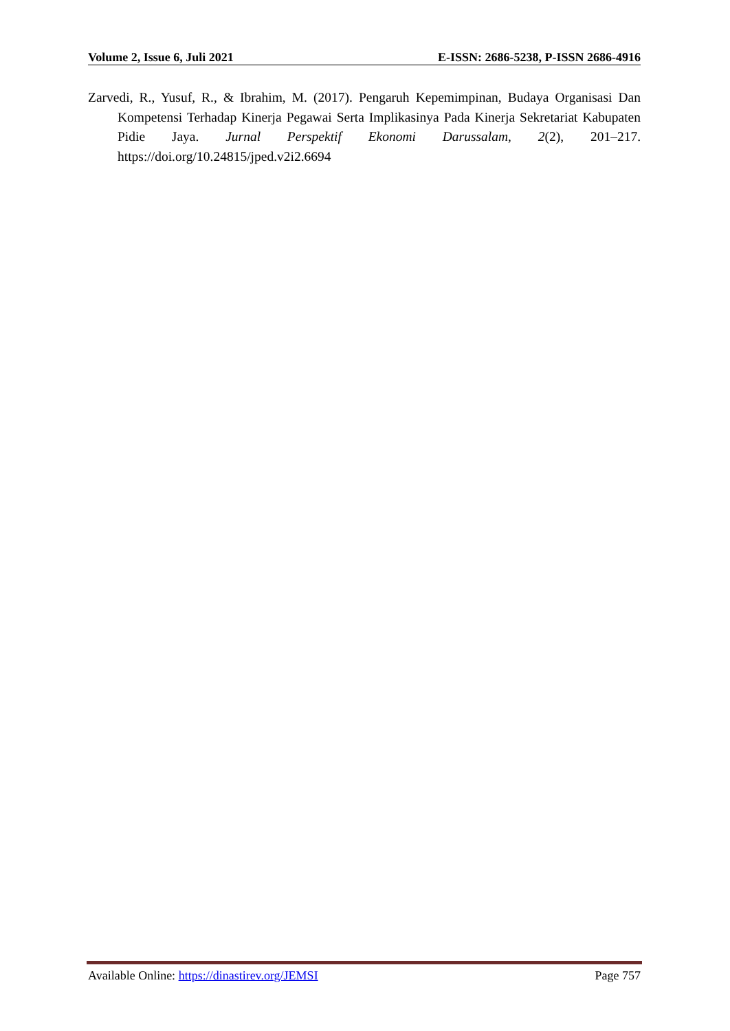Volume 2, Issue 6, Juli 2021 E-ISSN: 2686-5238, P-ISSN 2686-4916
Zarvedi, R., Yusuf, R., & Ibrahim, M. (2017). Pengaruh Kepemimpinan, Budaya Organisasi Dan Kompetensi Terhadap Kinerja Pegawai Serta Implikasinya Pada Kinerja Sekretariat Kabupaten Pidie Jaya. Jurnal Perspektif Ekonomi Darussalam, 2(2), 201–217. https://doi.org/10.24815/jped.v2i2.6694
Available Online: https://dinastirev.org/JEMSI Page 757